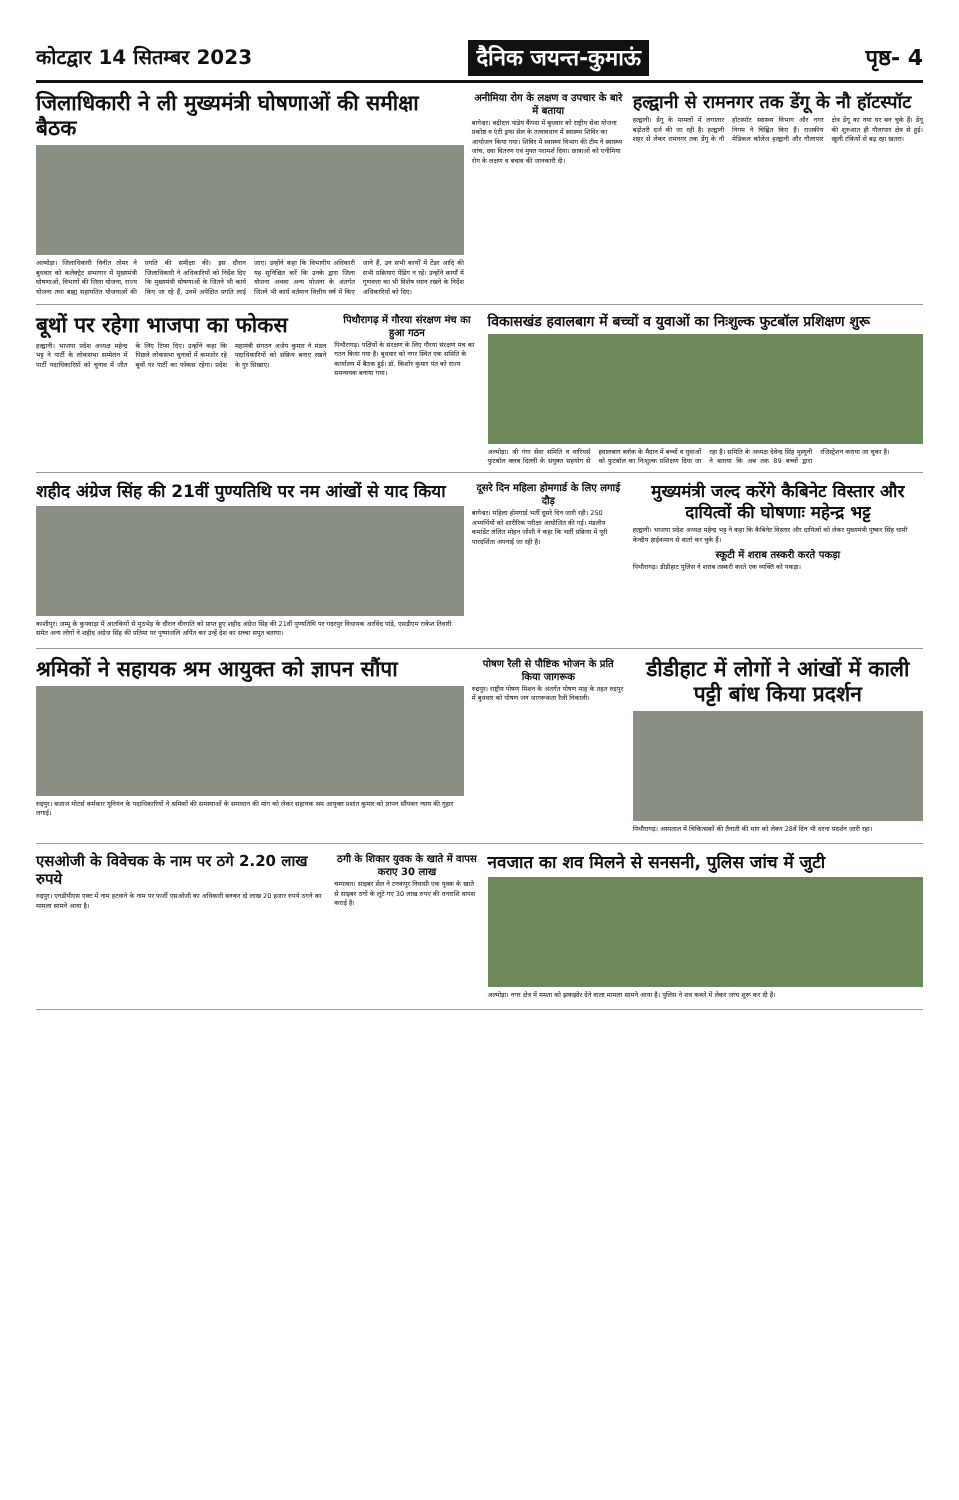कोटद्वार 14 सितम्बर 2023 दैनिक जयन्त-कुमाऊं पृष्ठ- 4
जिलाधिकारी ने ली मुख्यमंत्री घोषणाओं की समीक्षा बैठक
अल्मोड़ा। जिलाधिकारी विनीत तोमर ने बुधवार को कलेक्ट्रेट सभागार में मुख्यमंत्री घोषणाओं, विभागों की जिला योजना, राज्य योजना तथा बाह्य सहायतित योजनाओं की प्रगति की समीक्षा की। इस दौरान जिलाधिकारी ने अधिकारियों को निर्देश दिए कि मुख्यमंत्री घोषणाओं के जितने भी कार्य किए जा रहे हैं, उनमें अपेक्षित प्रगति लाई जाए। उन्होंने कहा कि विभागीय अधिकारी यह सुनिश्चित करें कि उनके द्वारा जिला योजना अथवा अन्य योजना के अंतर्गत जितने भी कार्य वर्तमान वित्तीय वर्ष में किए जाने हैं, उन सभी कार्यों में टेंडर आदि की सभी प्रक्रियाएं पेंडिंग न रहें। उन्होंने कार्यों में गुणवत्ता का भी विशेष ध्यान रखने के निर्देश अधिकारियों को दिए।
अनीमिया रोग के लक्षण व उपचार के बारे में बताया
बागेश्वर। बद्रीदत्त पांडेय कैंपस में बुधवार को राष्ट्रीय सेवा योजना प्रकोष्ठ व एंटी ड्रग्स सेल के तत्वावधान में स्वास्थ्य शिविर का आयोजन किया गया। शिविर में स्वास्थ्य विभाग की टीम ने स्वास्थ्य जांच, दवा वितरण एवं मुफ्त परामर्श दिया। छात्राओं को एनीमिया रोग के लक्षण व बचाव की जानकारी दी।
हल्द्वानी से रामनगर तक डेंगू के नौ हॉटस्पॉट
हल्द्वानी। डेंगू के मामलों में लगातार बढ़ोतरी दर्ज की जा रही है। हल्द्वानी शहर से लेकर रामनगर तक डेंगू के नौ हॉटस्पॉट स्वास्थ्य विभाग और नगर निगम ने चिह्नित किए हैं। राजकीय मेडिकल कॉलेज हल्द्वानी और गौलापार क्षेत्र डेंगू का नया घर बन चुके हैं। डेंगू की शुरुआत ही गौलापार क्षेत्र से हुई। खुली टंकियों से बढ़ रहा खतरा।
बूथों पर रहेगा भाजपा का फोकस
हल्द्वानी। भाजपा प्रदेश अध्यक्ष महेन्द्र भट्ट ने पार्टी के लोकसभा सम्मेलन में पार्टी पदाधिकारियों को चुनाव में जीत के लिए टिप्स दिए। उन्होंने कहा कि पिछले लोकसभा चुनावों में कमजोर रहे बूथों पर पार्टी का फोकस रहेगा। प्रदेश महामंत्री संगठन अजेय कुमार ने मंडल पदाधिकारियों को सक्रिय बनाए रखने के गुर सिखाए।
पिथौरागढ़ में गौरया संरक्षण मंच का हुआ गठन
पिथौरागढ़। पक्षियों के संरक्षण के लिए गौरया संरक्षण मंच का गठन किया गया है। बुधवार को नगर स्थित एक समिति के कार्यालय में बैठक हुई। डॉ. किशोर कुमार पंत को राज्य समन्वयक बनाया गया।
विकासखंड हवालबाग में बच्चों व युवाओं का निःशुल्क फुटबॉल प्रशिक्षण शुरू
अल्मोड़ा। श्री गंगा सेवा समिति व वारियर्स फुटबॉल क्लब दिल्ली के संयुक्त सहयोग से हवालबाग ब्लॉक के मैदान में बच्चों व युवाओं को फुटबॉल का निःशुल्क प्रशिक्षण दिया जा रहा है। समिति के अध्यक्ष देवेन्द्र सिंह मुस्युनी ने बताया कि अब तक 89 बच्चों द्वारा रजिस्ट्रेशन कराया जा चुका है।
शहीद अंग्रेज सिंह की 21वीं पुण्यतिथि पर नम आंखों से याद किया
काशीपुर। जम्मू के कुपवाड़ा में आतंकियों से मुठभेड़ के दौरान वीरगति को प्राप्त हुए शहीद अंग्रेज सिंह की 21वीं पुण्यतिथि पर गदरपुर विधायक अरविंद पांडे, एसडीएम राकेश तिवारी समेत अन्य लोगों ने शहीद अंग्रेज सिंह की प्रतिमा पर पुष्पांजलि अर्पित कर उन्हें देश का सच्चा सपूत बताया।
दूसरे दिन महिला होमगार्ड के लिए लगाई दौड़
बागेश्वर। महिला होमगार्ड भर्ती दूसरे दिन जारी रही। 250 अभ्यर्थियों को शारीरिक परीक्षा आयोजित की गई। मंडलीय कमांडेंट ललित मोहन जोशी ने कहा कि भर्ती प्रक्रिया में पूरी पारदर्शिता अपनाई जा रही है।
मुख्यमंत्री जल्द करेंगे कैबिनेट विस्तार और दायित्वों की घोषणाः महेन्द्र भट्ट
हल्द्वानी। भाजपा प्रदेश अध्यक्ष महेन्द्र भट्ट ने कहा कि कैबिनेट विस्तार और दायित्वों को लेकर मुख्यमंत्री पुष्कर सिंह धामी केन्द्रीय हाईकमान से वार्ता कर चुके हैं।
स्कूटी में शराब तस्करी करते पकड़ा
पिथौरागढ़। डीडीहाट पुलिस ने शराब तस्करी करते एक व्यक्ति को पकड़ा।
श्रमिकों ने सहायक श्रम आयुक्त को ज्ञापन सौंपा
रुद्रपुर। बजाज मोटर्स कर्मकार यूनियन के पदाधिकारियों ने श्रमिकों की समस्याओं के समाधान की मांग को लेकर सहायक श्रम आयुक्त प्रशांत कुमार को ज्ञापन सौंपकर न्याय की गुहार लगाई।
पोषण रैली से पौष्टिक भोजन के प्रति किया जागरूक
रुद्रपुर। राष्ट्रीय पोषण मिशन के अंतर्गत पोषण माह के तहत रुद्रपुर में बुधवार को पोषण जन जागरूकता रैली निकाली।
डीडीहाट में लोगों ने आंखों में काली पट्टी बांध किया प्रदर्शन
पिथौरागढ़। अस्पताल में चिकित्सकों की तैनाती की मांग को लेकर 28वें दिन भी धरना प्रदर्शन जारी रहा।
एसओजी के विवेचक के नाम पर ठगे 2.20 लाख रुपये
रुद्रपुर। एनडीपीएस एक्ट में नाम हटवाने के नाम पर फर्जी एसओजी का अधिकारी बनकर दो लाख 20 हजार रुपये ठगने का मामला सामने आया है।
ठगी के शिकार युवक के खाते में वापस कराए 30 लाख
चम्पावत। साइबर सेल ने टनकपुर निवासी एक युवक के खाते से साइबर ठगों के लूटे गए 30 लाख रुपए की धनराशि वापस कराई है।
नवजात का शव मिलने से सनसनी, पुलिस जांच में जुटी
अल्मोड़ा। नगर क्षेत्र में ममता को झकझोर देने वाला मामला सामने आया है। पुलिस ने शव कब्जे में लेकर जांच शुरू कर दी है।